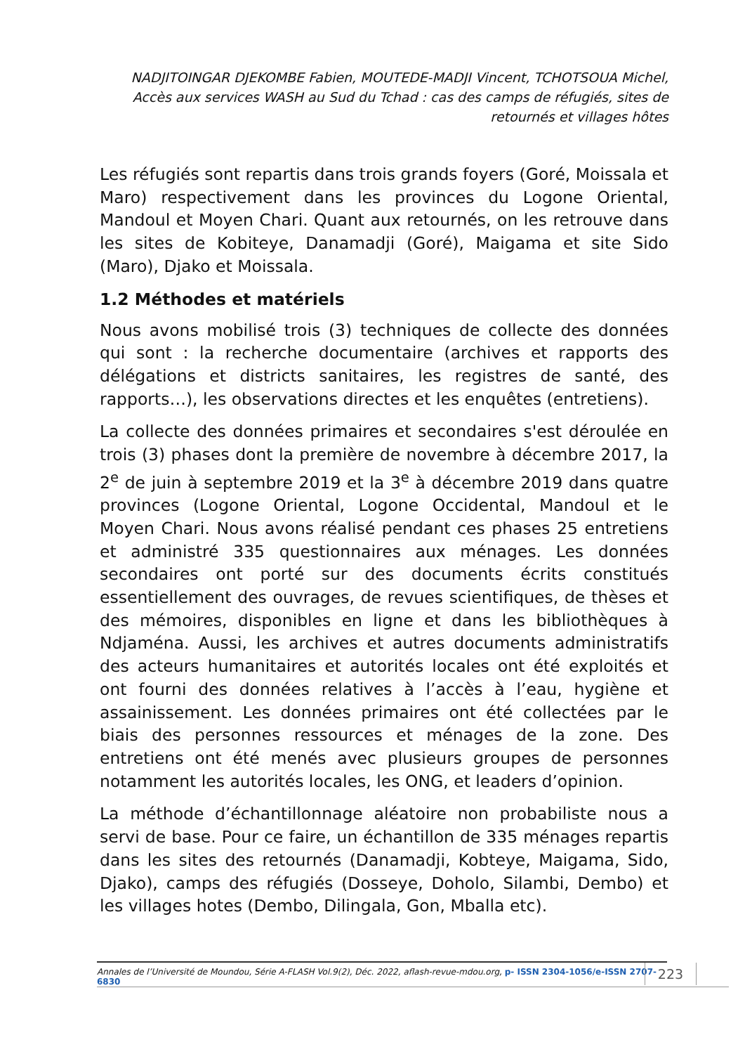NADJITOINGAR DJEKOMBE Fabien, MOUTEDE-MADJI Vincent, TCHOTSOUA Michel, Accès aux services WASH au Sud du Tchad : cas des camps de réfugiés, sites de retournés et villages hôtes
Les réfugiés sont repartis dans trois grands foyers (Goré, Moissala et Maro) respectivement dans les provinces du Logone Oriental, Mandoul et Moyen Chari. Quant aux retournés, on les retrouve dans les sites de Kobiteye, Danamadji (Goré), Maigama et site Sido (Maro), Djako et Moissala.
1.2 Méthodes et matériels
Nous avons mobilisé trois (3) techniques de collecte des données qui sont : la recherche documentaire (archives et rapports des délégations et districts sanitaires, les registres de santé, des rapports…), les observations directes et les enquêtes (entretiens).
La collecte des données primaires et secondaires s'est déroulée en trois (3) phases dont la première de novembre à décembre 2017, la 2<sup>e</sup> de juin à septembre 2019 et la 3<sup>e</sup> à décembre 2019 dans quatre provinces (Logone Oriental, Logone Occidental, Mandoul et le Moyen Chari. Nous avons réalisé pendant ces phases 25 entretiens et administré 335 questionnaires aux ménages. Les données secondaires ont porté sur des documents écrits constitués essentiellement des ouvrages, de revues scientifiques, de thèses et des mémoires, disponibles en ligne et dans les bibliothèques à Ndjaména. Aussi, les archives et autres documents administratifs des acteurs humanitaires et autorités locales ont été exploités et ont fourni des données relatives à l’accès à l’eau, hygiène et assainissement. Les données primaires ont été collectées par le biais des personnes ressources et ménages de la zone. Des entretiens ont été menés avec plusieurs groupes de personnes notamment les autorités locales, les ONG, et leaders d’opinion.
La méthode d’échantillonnage aléatoire non probabiliste nous a servi de base. Pour ce faire, un échantillon de 335 ménages repartis dans les sites des retournés (Danamadji, Kobteye, Maigama, Sido, Djako), camps des réfugiés (Dosseye, Doholo, Silambi, Dembo) et les villages hotes (Dembo, Dilingala, Gon, Mballa etc).
Annales de l’Université de Moundou, Série A-FLASH Vol.9(2), Déc. 2022, aflash-revue-mdou.org, p- ISSN 2304-1056/e-ISSN 2707-6830
223